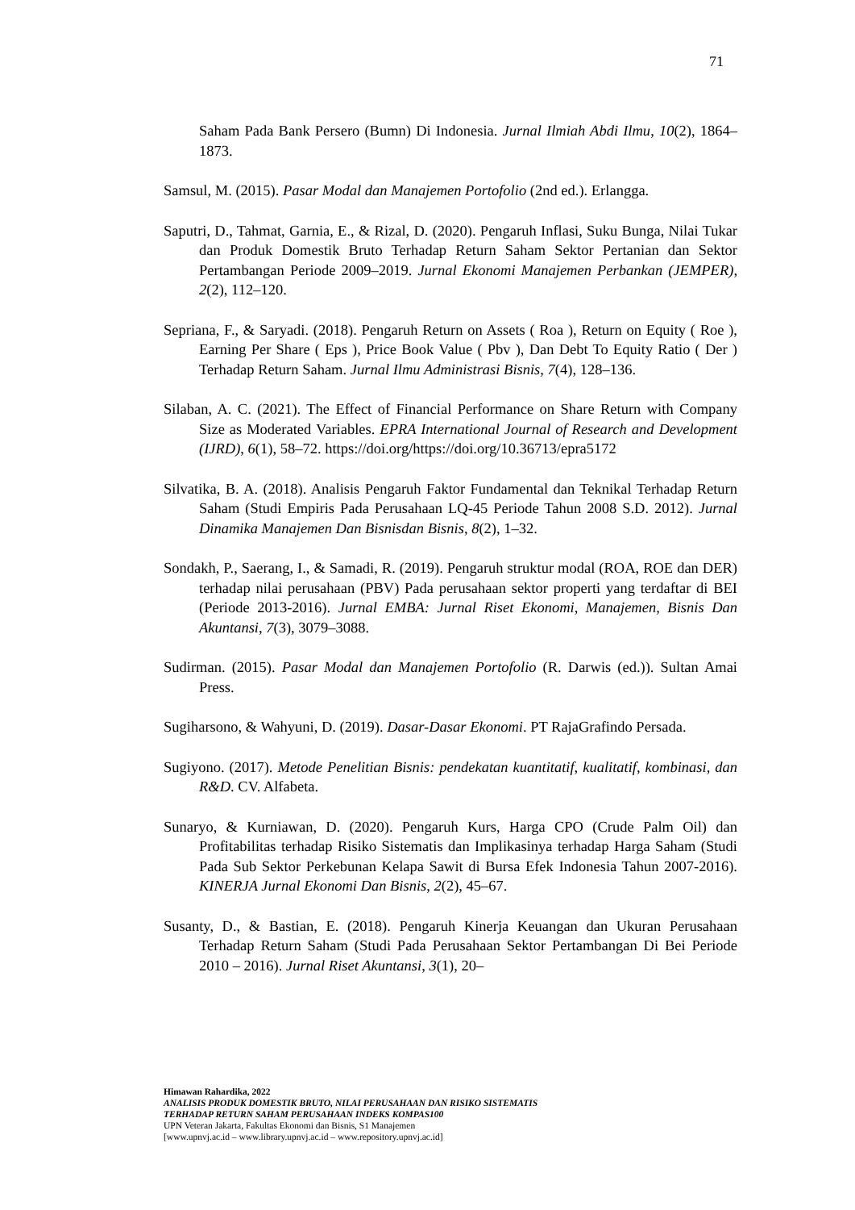71
Saham Pada Bank Persero (Bumn) Di Indonesia. Jurnal Ilmiah Abdi Ilmu, 10(2), 1864–1873.
Samsul, M. (2015). Pasar Modal dan Manajemen Portofolio (2nd ed.). Erlangga.
Saputri, D., Tahmat, Garnia, E., & Rizal, D. (2020). Pengaruh Inflasi, Suku Bunga, Nilai Tukar dan Produk Domestik Bruto Terhadap Return Saham Sektor Pertanian dan Sektor Pertambangan Periode 2009–2019. Jurnal Ekonomi Manajemen Perbankan (JEMPER), 2(2), 112–120.
Sepriana, F., & Saryadi. (2018). Pengaruh Return on Assets ( Roa ), Return on Equity ( Roe ), Earning Per Share ( Eps ), Price Book Value ( Pbv ), Dan Debt To Equity Ratio ( Der ) Terhadap Return Saham. Jurnal Ilmu Administrasi Bisnis, 7(4), 128–136.
Silaban, A. C. (2021). The Effect of Financial Performance on Share Return with Company Size as Moderated Variables. EPRA International Journal of Research and Development (IJRD), 6(1), 58–72. https://doi.org/https://doi.org/10.36713/epra5172
Silvatika, B. A. (2018). Analisis Pengaruh Faktor Fundamental dan Teknikal Terhadap Return Saham (Studi Empiris Pada Perusahaan LQ-45 Periode Tahun 2008 S.D. 2012). Jurnal Dinamika Manajemen Dan Bisnisdan Bisnis, 8(2), 1–32.
Sondakh, P., Saerang, I., & Samadi, R. (2019). Pengaruh struktur modal (ROA, ROE dan DER) terhadap nilai perusahaan (PBV) Pada perusahaan sektor properti yang terdaftar di BEI (Periode 2013-2016). Jurnal EMBA: Jurnal Riset Ekonomi, Manajemen, Bisnis Dan Akuntansi, 7(3), 3079–3088.
Sudirman. (2015). Pasar Modal dan Manajemen Portofolio (R. Darwis (ed.)). Sultan Amai Press.
Sugiharsono, & Wahyuni, D. (2019). Dasar-Dasar Ekonomi. PT RajaGrafindo Persada.
Sugiyono. (2017). Metode Penelitian Bisnis: pendekatan kuantitatif, kualitatif, kombinasi, dan R&D. CV. Alfabeta.
Sunaryo, & Kurniawan, D. (2020). Pengaruh Kurs, Harga CPO (Crude Palm Oil) dan Profitabilitas terhadap Risiko Sistematis dan Implikasinya terhadap Harga Saham (Studi Pada Sub Sektor Perkebunan Kelapa Sawit di Bursa Efek Indonesia Tahun 2007-2016). KINERJA Jurnal Ekonomi Dan Bisnis, 2(2), 45–67.
Susanty, D., & Bastian, E. (2018). Pengaruh Kinerja Keuangan dan Ukuran Perusahaan Terhadap Return Saham (Studi Pada Perusahaan Sektor Pertambangan Di Bei Periode 2010 – 2016). Jurnal Riset Akuntansi, 3(1), 20–
Himawan Rahardika, 2022
ANALISIS PRODUK DOMESTIK BRUTO, NILAI PERUSAHAAN DAN RISIKO SISTEMATIS
TERHADAP RETURN SAHAM PERUSAHAAN INDEKS KOMPAS100
UPN Veteran Jakarta, Fakultas Ekonomi dan Bisnis, S1 Manajemen
[www.upnvj.ac.id – www.library.upnvj.ac.id – www.repository.upnvj.ac.id]